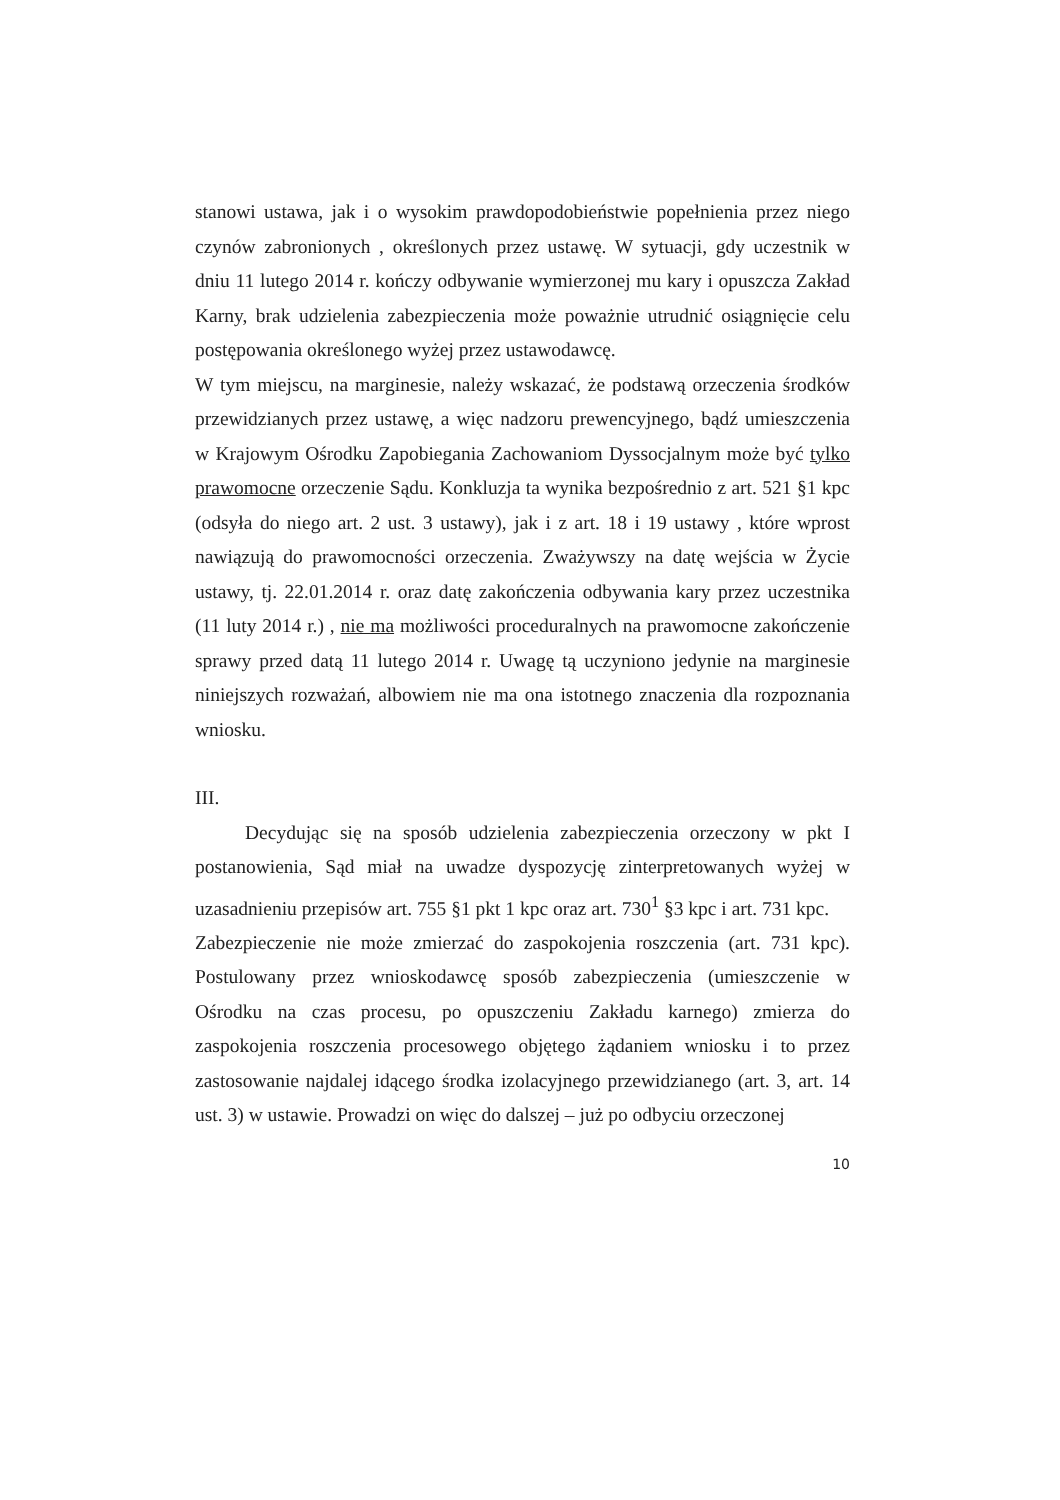stanowi ustawa, jak i o wysokim prawdopodobieństwie popełnienia przez niego czynów zabronionych , określonych przez ustawę. W sytuacji, gdy uczestnik w dniu 11 lutego 2014 r. kończy odbywanie wymierzonej mu kary i opuszcza Zakład Karny, brak udzielenia zabezpieczenia może poważnie utrudnić osiągnięcie celu postępowania określonego wyżej przez ustawodawcę.
W tym miejscu, na marginesie, należy wskazać, że podstawą orzeczenia środków przewidzianych przez ustawę, a więc nadzoru prewencyjnego, bądź umieszczenia w Krajowym Ośrodku Zapobiegania Zachowaniom Dyssocjalnym może być tylko prawomocne orzeczenie Sądu. Konkluzja ta wynika bezpośrednio z art. 521 §1 kpc (odsyła do niego art. 2 ust. 3 ustawy), jak i z art. 18 i 19 ustawy , które wprost nawiązują do prawomocności orzeczenia. Zważywszy na datę wejścia w Życie ustawy, tj. 22.01.2014 r. oraz datę zakończenia odbywania kary przez uczestnika (11 luty 2014 r.) , nie ma możliwości proceduralnych na prawomocne zakończenie sprawy przed datą 11 lutego 2014 r. Uwagę tą uczyniono jedynie na marginesie niniejszych rozważań, albowiem nie ma ona istotnego znaczenia dla rozpoznania wniosku.
III.
Decydując się na sposób udzielenia zabezpieczenia orzeczony w pkt I postanowienia, Sąd miał na uwadze dyspozycję zinterpretowanych wyżej w uzasadnieniu przepisów art. 755 §1 pkt 1 kpc oraz art. 730<sup>1</sup> §3 kpc i art. 731 kpc.
Zabezpieczenie nie może zmierzać do zaspokojenia roszczenia (art. 731 kpc). Postulowany przez wnioskodawcę sposób zabezpieczenia (umieszczenie w Ośrodku na czas procesu, po opuszczeniu Zakładu karnego) zmierza do zaspokojenia roszczenia procesowego objętego żądaniem wniosku i to przez zastosowanie najdalej idącego środka izolacyjnego przewidzianego (art. 3, art. 14 ust. 3) w ustawie. Prowadzi on więc do dalszej – już po odbyciu orzeczonej
10